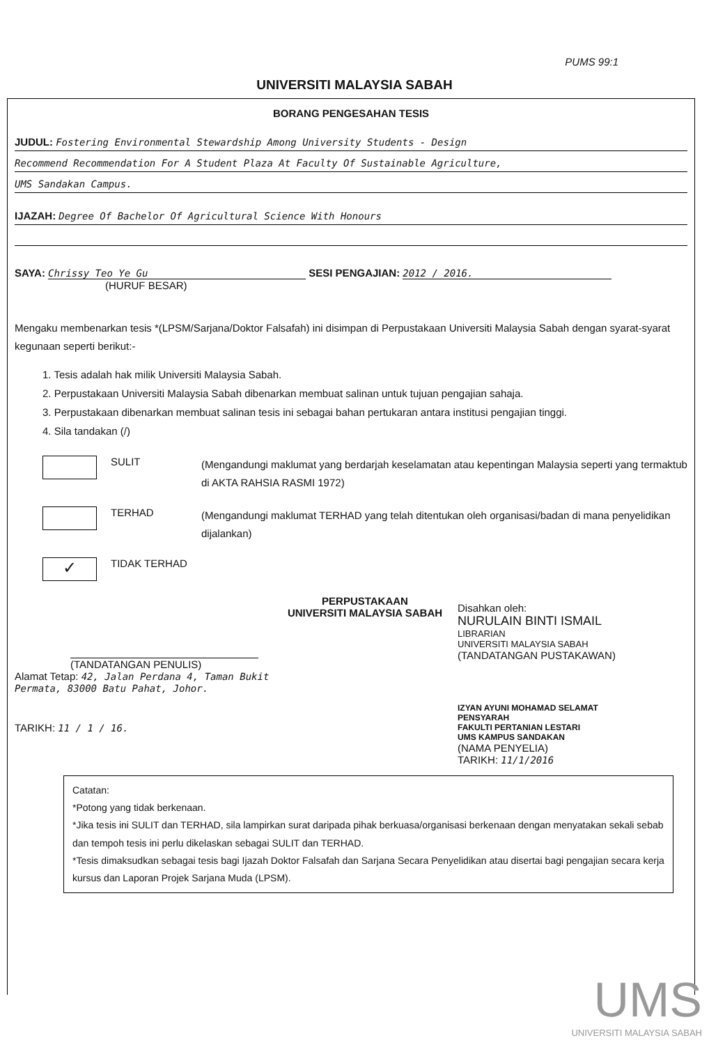PUMS 99:1
UNIVERSITI MALAYSIA SABAH
BORANG PENGESAHAN TESIS
JUDUL: Fostering Environmental Stewardship Among University Students - Design
Recommend Recommendation For A Student Plaza At Faculty Of Sustainable Agriculture,
UMS Sandakan Campus.
IJAZAH: Degree Of Bachelor Of Agricultural Science With Honours
SAYA: Chrissy Teo Ye Gu SESI PENGAJIAN: 2012 / 2016.
(HURUF BESAR)
Mengaku membenarkan tesis *(LPSM/Sarjana/Doktor Falsafah) ini disimpan di Perpustakaan Universiti Malaysia Sabah dengan syarat-syarat kegunaan seperti berikut:-
1. Tesis adalah hak milik Universiti Malaysia Sabah.
2. Perpustakaan Universiti Malaysia Sabah dibenarkan membuat salinan untuk tujuan pengajian sahaja.
3. Perpustakaan dibenarkan membuat salinan tesis ini sebagai bahan pertukaran antara institusi pengajian tinggi.
4. Sila tandakan (/)
SULIT
(Mengandungi maklumat yang berdarjah keselamatan atau kepentingan Malaysia seperti yang termaktub di AKTA RAHSIA RASMI 1972)
TERHAD
(Mengandungi maklumat TERHAD yang telah ditentukan oleh organisasi/badan di mana penyelidikan dijalankan)
✓
TIDAK TERHAD
(TANDATANGAN PENULIS)
Alamat Tetap: 42, Jalan Perdana 4, Taman Bukit Permata, 83000 Batu Pahat, Johor.
TARIKH: 11 / 1 / 16.
PERPUSTAKAAN
UNIVERSITI MALAYSIA SABAH
Disahkan oleh:
NURULAIN BINTI ISMAIL
LIBRARIAN
UNIVERSITI MALAYSIA SABAH
(TANDATANGAN PUSTAKAWAN)
IZYAN AYUNI MOHAMAD SELAMAT
PENSYARAH
FAKULTI PERTANIAN LESTARI
UMS KAMPUS SANDAKAN
(NAMA PENYELIA)
TARIKH: 11/1/2016
Catatan:
*Potong yang tidak berkenaan.
*Jika tesis ini SULIT dan TERHAD, sila lampirkan surat daripada pihak berkuasa/organisasi berkenaan dengan menyatakan sekali sebab dan tempoh tesis ini perlu dikelaskan sebagai SULIT dan TERHAD.
*Tesis dimaksudkan sebagai tesis bagi Ijazah Doktor Falsafah dan Sarjana Secara Penyelidikan atau disertai bagi pengajian secara kerja kursus dan Laporan Projek Sarjana Muda (LPSM).
UMS
UNIVERSITI MALAYSIA SABAH